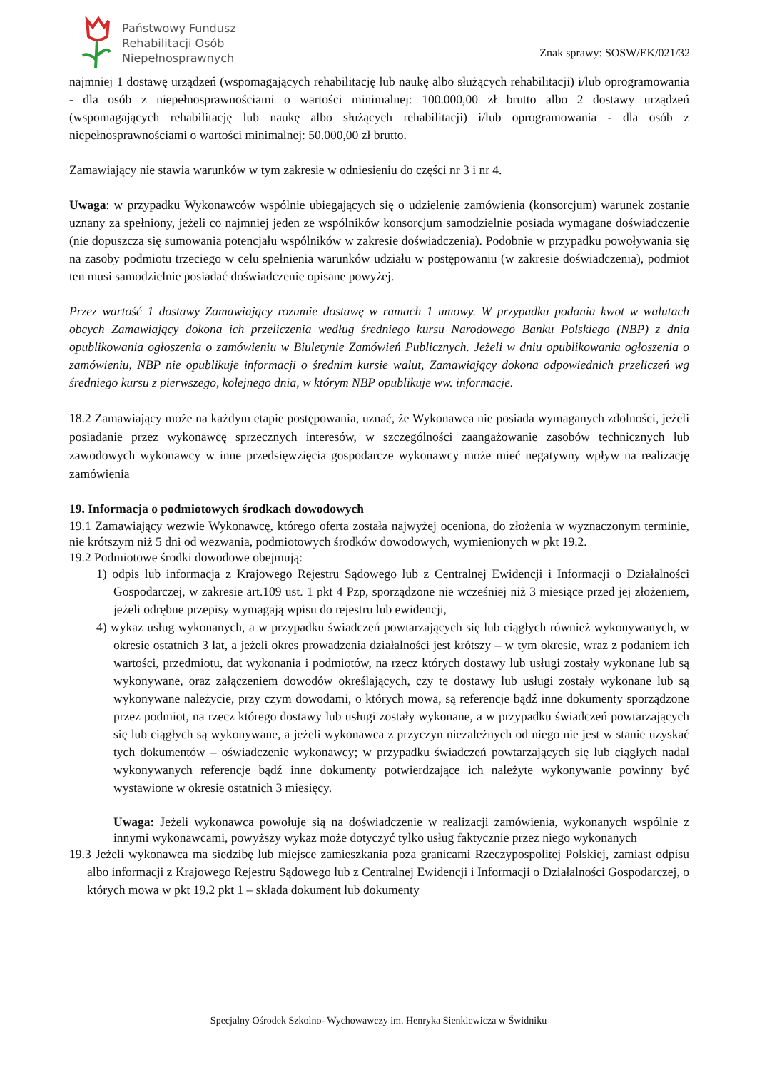Państwowy Fundusz
Rehabilitacji Osób
Niepełnosprawnych
Znak sprawy: SOSW/EK/021/32
najmniej 1 dostawę urządzeń (wspomagających rehabilitację lub naukę albo służących rehabilitacji) i/lub oprogramowania - dla osób z niepełnosprawnościami o wartości minimalnej: 100.000,00 zł brutto albo 2 dostawy urządzeń (wspomagających rehabilitację lub naukę albo służących rehabilitacji) i/lub oprogramowania - dla osób z niepełnosprawnościami o wartości minimalnej: 50.000,00 zł brutto.
Zamawiający nie stawia warunków w tym zakresie w odniesieniu do części nr 3 i nr 4.
Uwaga: w przypadku Wykonawców wspólnie ubiegających się o udzielenie zamówienia (konsorcjum) warunek zostanie uznany za spełniony, jeżeli co najmniej jeden ze wspólników konsorcjum samodzielnie posiada wymagane doświadczenie (nie dopuszcza się sumowania potencjału wspólników w zakresie doświadczenia). Podobnie w przypadku powoływania się na zasoby podmiotu trzeciego w celu spełnienia warunków udziału w postępowaniu (w zakresie doświadczenia), podmiot ten musi samodzielnie posiadać doświadczenie opisane powyżej.
Przez wartość 1 dostawy Zamawiający rozumie dostawę w ramach 1 umowy. W przypadku podania kwot w walutach obcych Zamawiający dokona ich przeliczenia według średniego kursu Narodowego Banku Polskiego (NBP) z dnia opublikowania ogłoszenia o zamówieniu w Biuletynie Zamówień Publicznych. Jeżeli w dniu opublikowania ogłoszenia o zamówieniu, NBP nie opublikuje informacji o średnim kursie walut, Zamawiający dokona odpowiednich przeliczeń wg średniego kursu z pierwszego, kolejnego dnia, w którym NBP opublikuje ww. informacje.
18.2 Zamawiający może na każdym etapie postępowania, uznać, że Wykonawca nie posiada wymaganych zdolności, jeżeli posiadanie przez wykonawcę sprzecznych interesów, w szczególności zaangażowanie zasobów technicznych lub zawodowych wykonawcy w inne przedsięwzięcia gospodarcze wykonawcy może mieć negatywny wpływ na realizację zamówienia
19. Informacja o podmiotowych środkach dowodowych
19.1 Zamawiający wezwie Wykonawcę, którego oferta została najwyżej oceniona, do złożenia w wyznaczonym terminie, nie krótszym niż 5 dni od wezwania, podmiotowych środków dowodowych, wymienionych w pkt 19.2.
19.2 Podmiotowe środki dowodowe obejmują:
1) odpis lub informacja z Krajowego Rejestru Sądowego lub z Centralnej Ewidencji i Informacji o Działalności Gospodarczej, w zakresie art.109 ust. 1 pkt 4 Pzp, sporządzone nie wcześniej niż 3 miesiące przed jej złożeniem, jeżeli odrębne przepisy wymagają wpisu do rejestru lub ewidencji,
4) wykaz usług wykonanych, a w przypadku świadczeń powtarzających się lub ciągłych również wykonywanych, w okresie ostatnich 3 lat, a jeżeli okres prowadzenia działalności jest krótszy – w tym okresie, wraz z podaniem ich wartości, przedmiotu, dat wykonania i podmiotów, na rzecz których dostawy lub usługi zostały wykonane lub są wykonywane, oraz załączeniem dowodów określających, czy te dostawy lub usługi zostały wykonane lub są wykonywane należycie, przy czym dowodami, o których mowa, są referencje bądź inne dokumenty sporządzone przez podmiot, na rzecz którego dostawy lub usługi zostały wykonane, a w przypadku świadczeń powtarzających się lub ciągłych są wykonywane, a jeżeli wykonawca z przyczyn niezależnych od niego nie jest w stanie uzyskać tych dokumentów – oświadczenie wykonawcy; w przypadku świadczeń powtarzających się lub ciągłych nadal wykonywanych referencje bądź inne dokumenty potwierdzające ich należyte wykonywanie powinny być wystawione w okresie ostatnich 3 miesięcy.
Uwaga: Jeżeli wykonawca powołuje sią na doświadczenie w realizacji zamówienia, wykonanych wspólnie z innymi wykonawcami, powyższy wykaz może dotyczyć tylko usług faktycznie przez niego wykonanych
19.3 Jeżeli wykonawca ma siedzibę lub miejsce zamieszkania poza granicami Rzeczypospolitej Polskiej, zamiast odpisu albo informacji z Krajowego Rejestru Sądowego lub z Centralnej Ewidencji i Informacji o Działalności Gospodarczej, o których mowa w pkt 19.2 pkt 1 – składa dokument lub dokumenty
Specjalny Ośrodek Szkolno- Wychowawczy im. Henryka Sienkiewicza w Świdniku